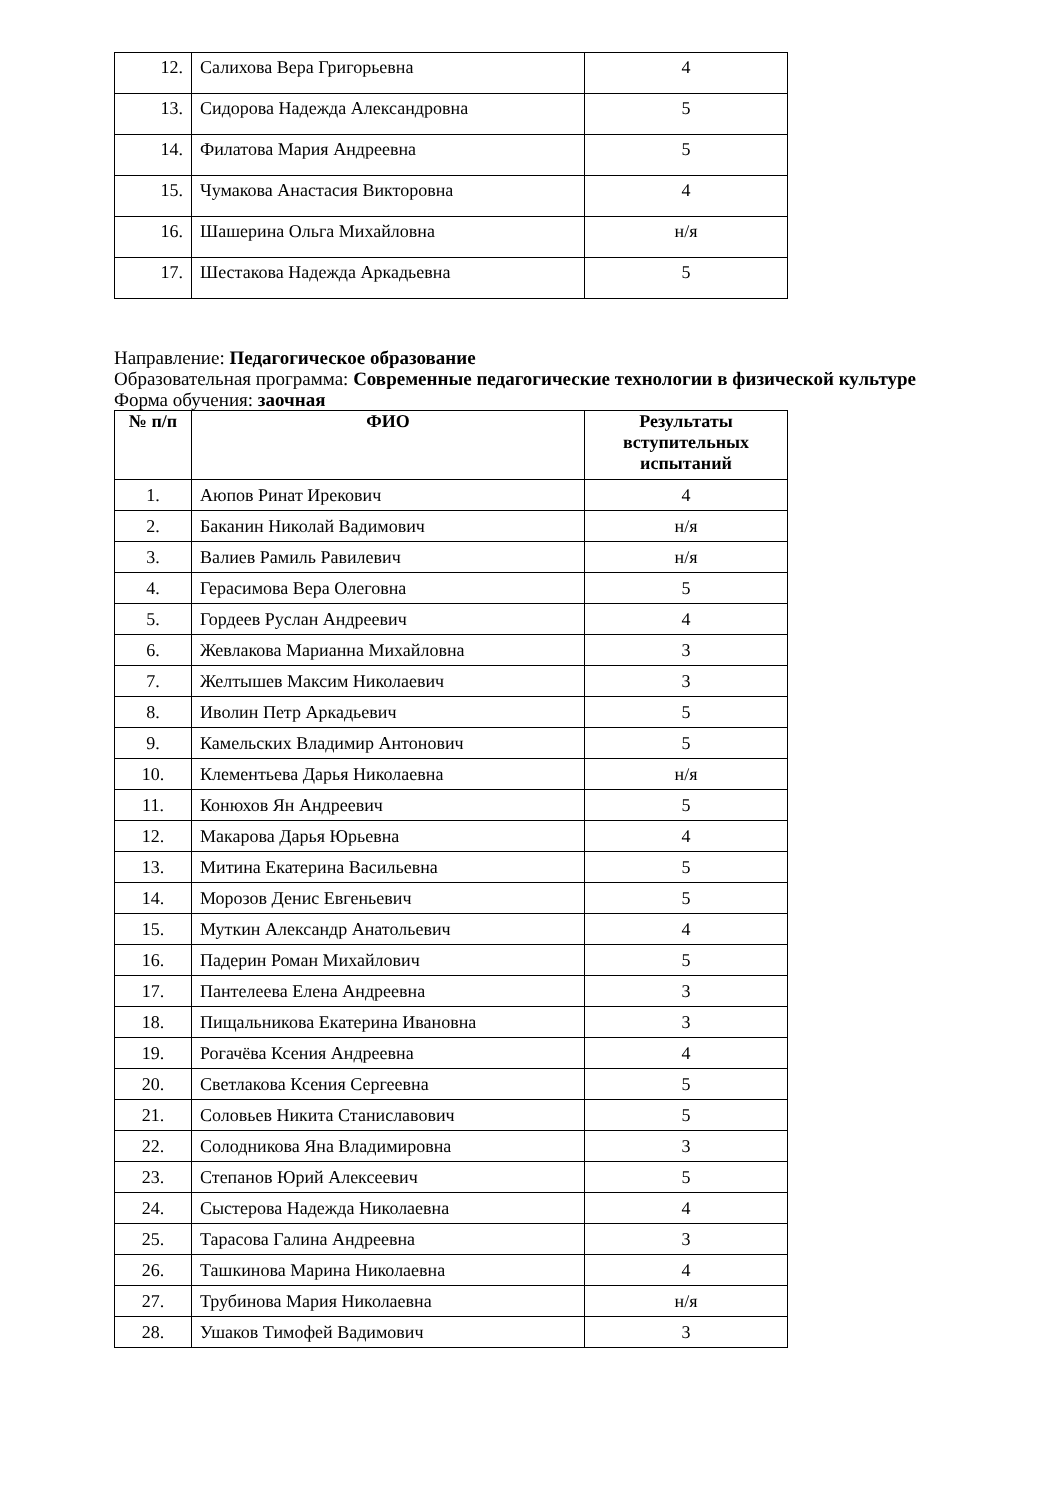| 12. | Салихова Вера Григорьевна | 4 |
| 13. | Сидорова Надежда Александровна | 5 |
| 14. | Филатова Мария Андреевна | 5 |
| 15. | Чумакова Анастасия Викторовна | 4 |
| 16. | Шашерина Ольга Михайловна | н/я |
| 17. | Шестакова Надежда Аркадьевна | 5 |
Направление: Педагогическое образование
Образовательная программа: Современные педагогические технологии в физической культуре
Форма обучения: заочная
| № п/п | ФИО | Результаты вступительных испытаний |
| --- | --- | --- |
| 1. | Аюпов Ринат Ирекович | 4 |
| 2. | Баканин Николай Вадимович | н/я |
| 3. | Валиев Рамиль Равилевич | н/я |
| 4. | Герасимова Вера Олеговна | 5 |
| 5. | Гордеев Руслан Андреевич | 4 |
| 6. | Жевлакова Марианна Михайловна | 3 |
| 7. | Желтышев Максим Николаевич | 3 |
| 8. | Иволин Петр Аркадьевич | 5 |
| 9. | Камельских Владимир Антонович | 5 |
| 10. | Клементьева Дарья Николаевна | н/я |
| 11. | Конюхов Ян Андреевич | 5 |
| 12. | Макарова Дарья Юрьевна | 4 |
| 13. | Митина Екатерина Васильевна | 5 |
| 14. | Морозов Денис Евгеньевич | 5 |
| 15. | Муткин Александр Анатольевич | 4 |
| 16. | Падерин Роман Михайлович | 5 |
| 17. | Пантелеева Елена Андреевна | 3 |
| 18. | Пищальникова Екатерина Ивановна | 3 |
| 19. | Рогачёва Ксения Андреевна | 4 |
| 20. | Светлакова Ксения Сергеевна | 5 |
| 21. | Соловьев Никита Станиславович | 5 |
| 22. | Солодникова Яна Владимировна | 3 |
| 23. | Степанов Юрий Алексеевич | 5 |
| 24. | Сыстерова Надежда Николаевна | 4 |
| 25. | Тарасова Галина Андреевна | 3 |
| 26. | Ташкинова Марина Николаевна | 4 |
| 27. | Трубинова Мария Николаевна | н/я |
| 28. | Ушаков Тимофей Вадимович | 3 |